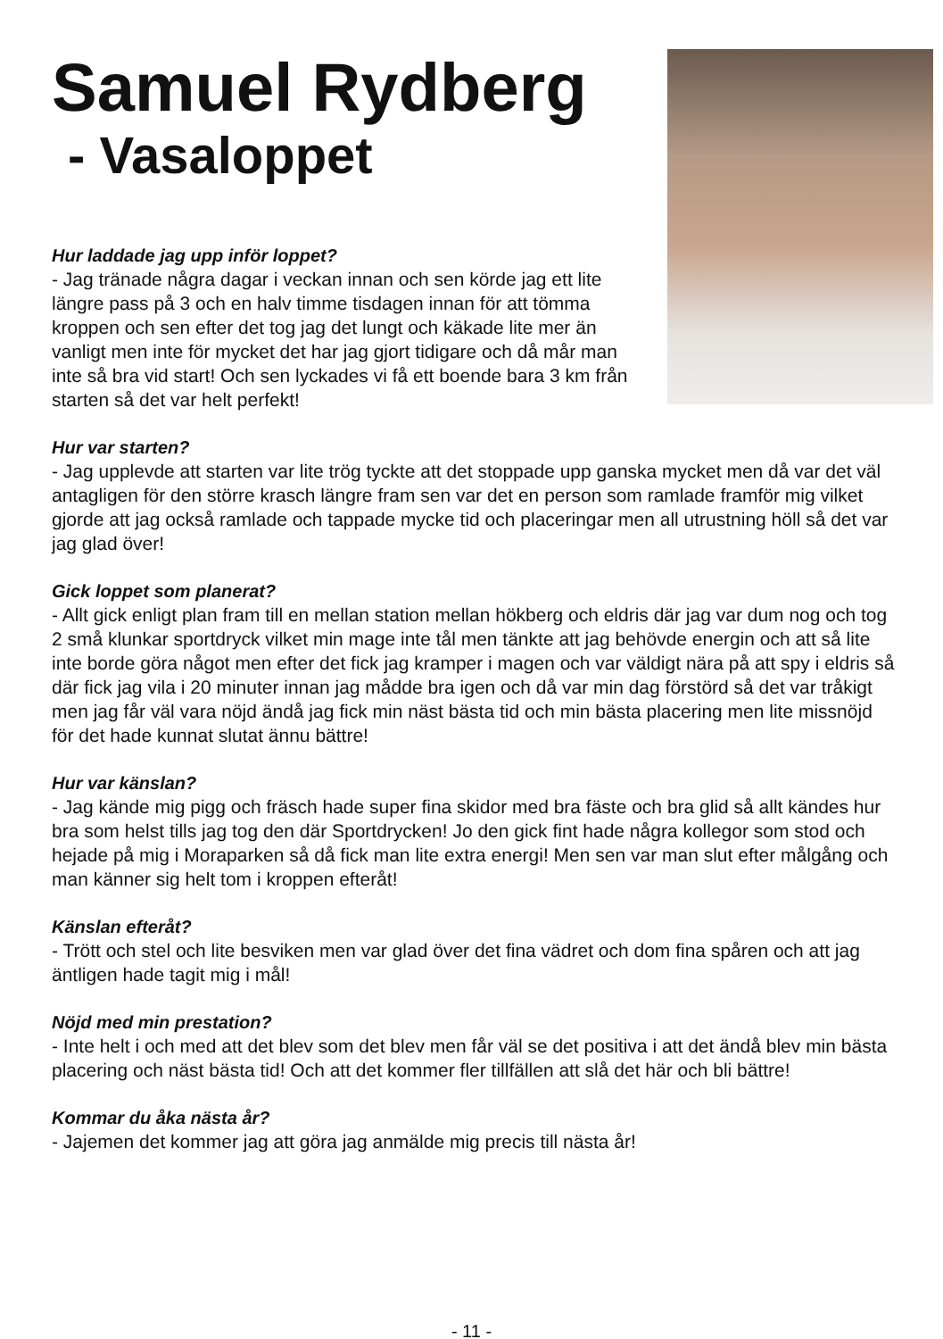Samuel Rydberg
- Vasaloppet
Hur laddade jag upp inför loppet?
- Jag tränade några dagar i veckan innan och sen körde jag ett lite längre pass på 3 och en halv timme tisdagen innan för att tömma kroppen och sen efter det tog jag det lungt och käkade lite mer än vanligt men inte för mycket det har jag gjort tidigare och då mår man inte så bra vid start! Och sen lyckades vi få ett boende bara 3 km från starten så det var helt perfekt!
Hur var starten?
- Jag upplevde att starten var lite trög tyckte att det stoppade upp ganska mycket men då var det väl antagligen för den större krasch längre fram sen var det en person som ramlade framför mig vilket gjorde att jag också ramlade och tappade mycke tid och placeringar men all utrustning höll så det var jag glad över!
Gick loppet som planerat?
- Allt gick enligt plan fram till en mellan station mellan hökberg och eldris där jag var dum nog och tog 2 små klunkar sportdryck vilket min mage inte tål men tänkte att jag behövde energin och att så lite inte borde göra något men efter det fick jag kramper i magen och var väldigt nära på att spy i eldris så där fick jag vila i 20 minuter innan jag mådde bra igen och då var min dag förstörd så det var tråkigt men jag får väl vara nöjd ändå jag fick min näst bästa tid och min bästa placering men lite missnöjd för det hade kunnat slutat ännu bättre!
Hur var känslan?
- Jag kände mig pigg och fräsch hade super fina skidor med bra fäste och bra glid så allt kändes hur bra som helst tills jag tog den där Sportdrycken! Jo den gick fint hade några kollegor som stod och hejade på mig i Moraparken så då fick man lite extra energi! Men sen var man slut efter målgång och man känner sig helt tom i kroppen efteråt!
Känslan efteråt?
- Trött och stel och lite besviken men var glad över det fina vädret och dom fina spåren och att jag äntligen hade tagit mig i mål!
Nöjd med min prestation?
- Inte helt i och med att det blev som det blev men får väl se det positiva i att det ändå blev min bästa placering och näst bästa tid! Och att det kommer fler tillfällen att slå det här och bli bättre!
Kommar du åka nästa år?
- Jajemen det kommer jag att göra jag anmälde mig precis till nästa år!
- 11 -